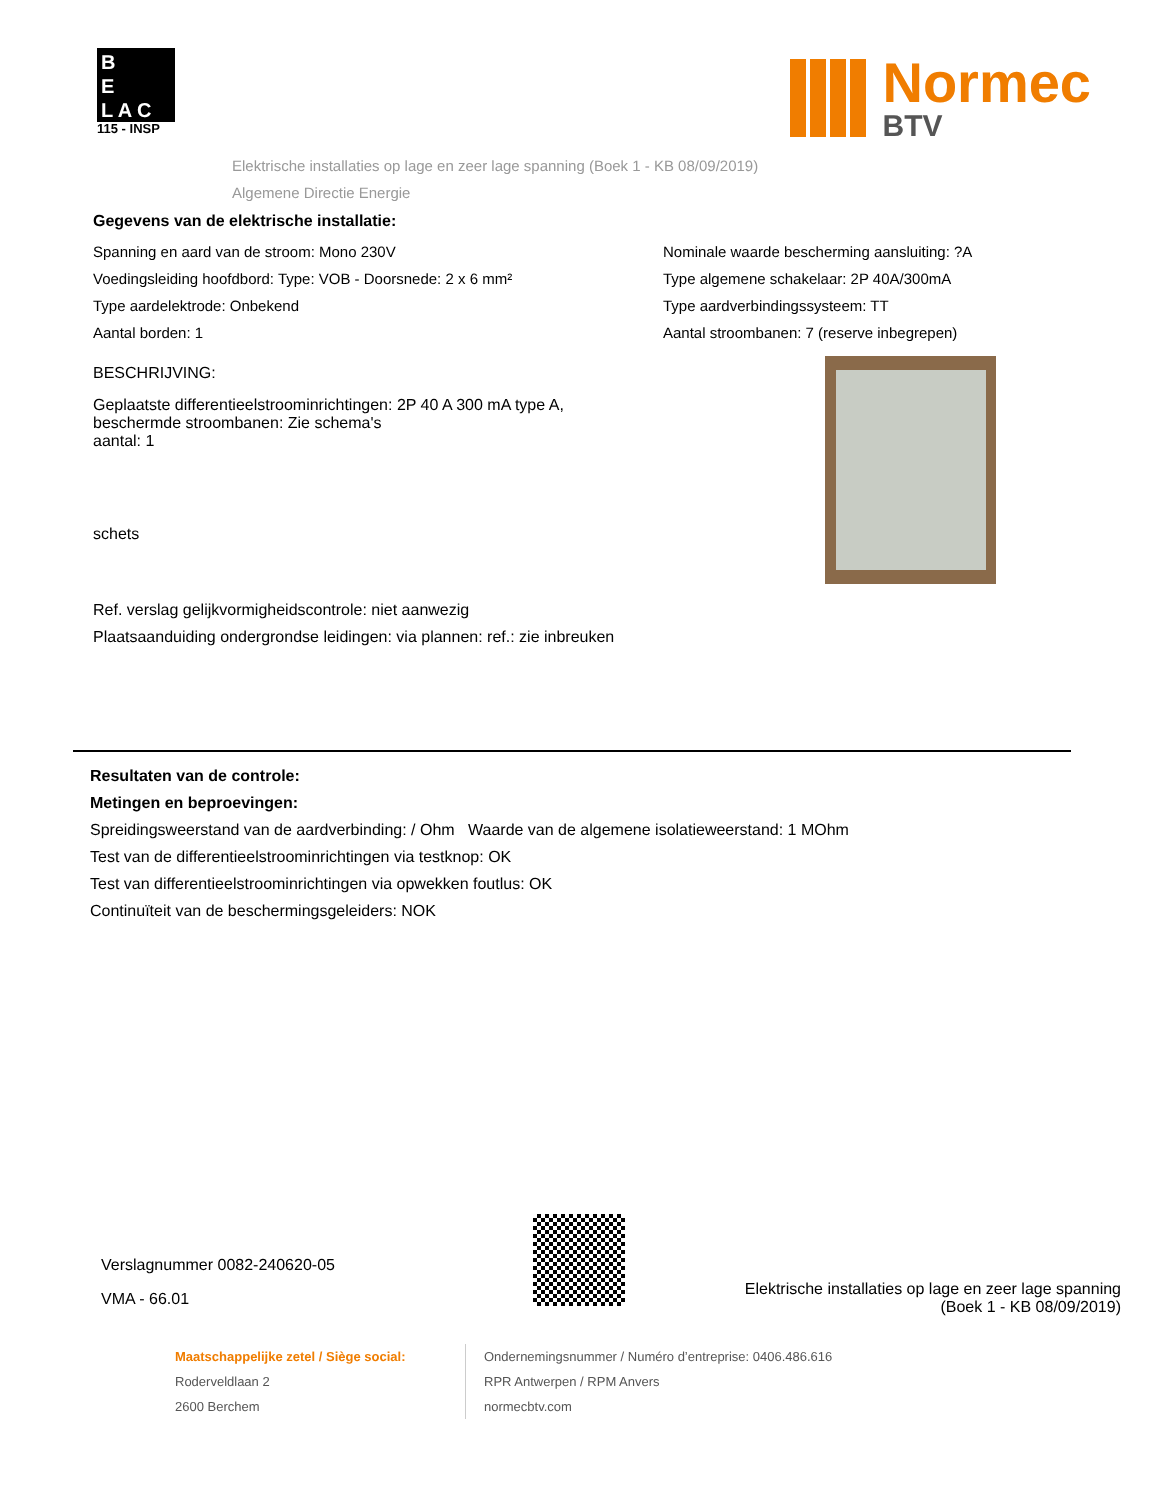B
E
L A C
115 - INSP
Normec
BTV
Elektrische installaties op lage en zeer lage spanning (Boek 1 - KB 08/09/2019)
Algemene Directie Energie
Gegevens van de elektrische installatie:
Spanning en aard van de stroom: Mono 230V
Voedingsleiding hoofdbord: Type: VOB - Doorsnede: 2 x 6 mm²
Type aardelektrode: Onbekend
Aantal borden: 1
Nominale waarde bescherming aansluiting: ?A
Type algemene schakelaar: 2P 40A/300mA
Type aardverbindingssysteem: TT
Aantal stroombanen: 7 (reserve inbegrepen)
BESCHRIJVING:
Geplaatste differentieelstroominrichtingen: 2P 40 A 300 mA type A,
beschermde stroombanen: Zie schema's
aantal: 1
schets
Ref. verslag gelijkvormigheidscontrole: niet aanwezig
Plaatsaanduiding ondergrondse leidingen: via plannen: ref.: zie inbreuken
Resultaten van de controle:
Metingen en beproevingen:
Spreidingsweerstand van de aardverbinding: / Ohm Waarde van de algemene isolatieweerstand: 1 MOhm
Test van de differentieelstroominrichtingen via testknop: OK
Test van differentieelstroominrichtingen via opwekken foutlus: OK
Continuïteit van de beschermingsgeleiders: NOK
Verslagnummer 0082-240620-05
VMA - 66.01
Elektrische installaties op lage en zeer lage spanning
(Boek 1 - KB 08/09/2019)
Maatschappelijke zetel / Siège social:
Roderveldlaan 2
2600 Berchem
Ondernemingsnummer / Numéro d’entreprise: 0406.486.616
RPR Antwerpen / RPM Anvers
normecbtv.com